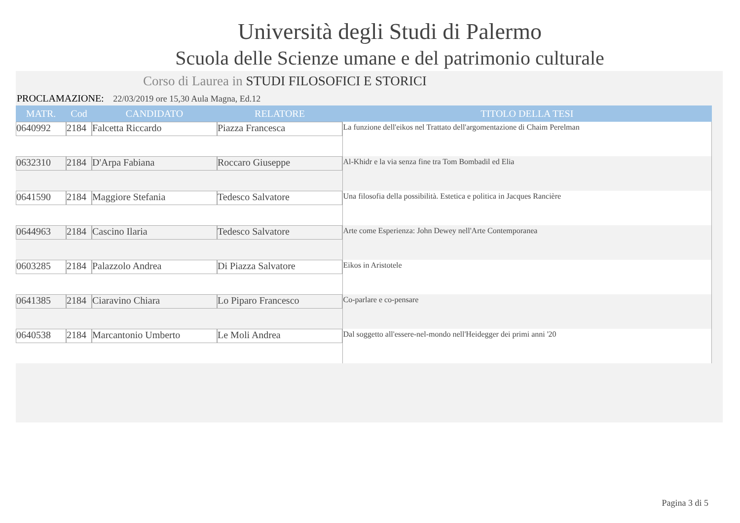Università degli Studi di Palermo
Scuola delle Scienze umane e del patrimonio culturale
Corso di Laurea in STUDI FILOSOFICI E STORICI
PROCLAMAZIONE: 22/03/2019 ore 15,30 Aula Magna, Ed.12
| MATR. | Cod | CANDIDATO | RELATORE | TITOLO DELLA TESI |
| --- | --- | --- | --- | --- |
| 0640992 | 2184 | Falcetta Riccardo | Piazza Francesca | La funzione dell'eikos nel Trattato dell'argomentazione di Chaim Perelman |
| 0632310 | 2184 | D'Arpa Fabiana | Roccaro Giuseppe | Al-Khidr e la via senza fine tra Tom Bombadil ed Elia |
| 0641590 | 2184 | Maggiore Stefania | Tedesco Salvatore | Una filosofia della possibilità. Estetica e politica in Jacques Rancière |
| 0644963 | 2184 | Cascino Ilaria | Tedesco Salvatore | Arte come Esperienza: John Dewey nell'Arte Contemporanea |
| 0603285 | 2184 | Palazzolo Andrea | Di Piazza Salvatore | Eikos in Aristotele |
| 0641385 | 2184 | Ciaravino Chiara | Lo Piparo Francesco | Co-parlare e co-pensare |
| 0640538 | 2184 | Marcantonio Umberto | Le Moli Andrea | Dal soggetto all'essere-nel-mondo nell'Heidegger dei primi anni '20 |
Pagina 3 di 5